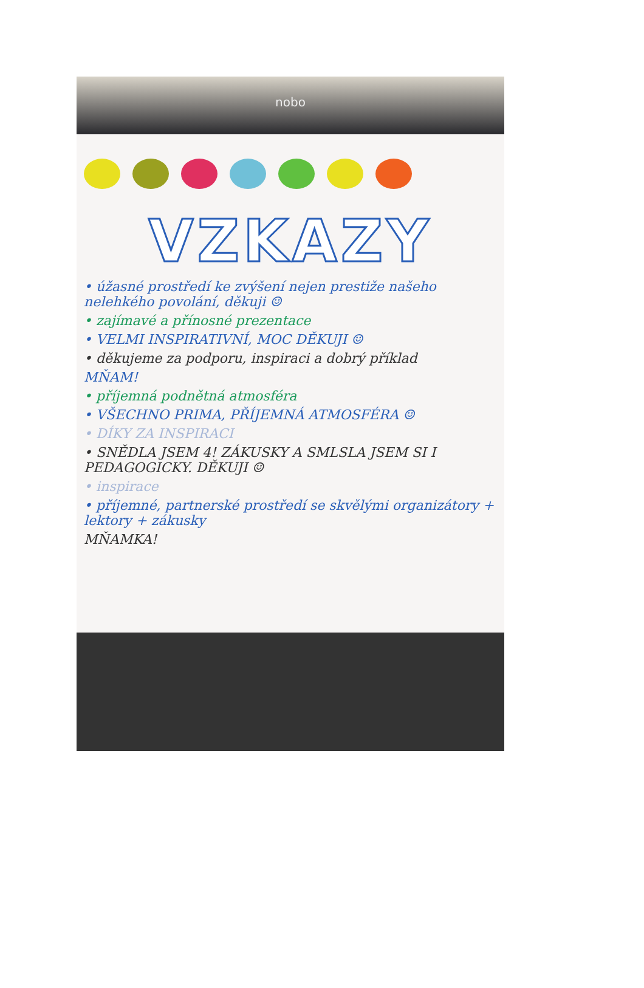nobo
VZKAZY
• úžasné prostředí ke zvýšení nejen prestiže našeho nelehkého povolání, děkuji ☺
• zajímavé a přínosné prezentace
• VELMI INSPIRATIVNÍ, MOC DĚKUJI ☺
• děkujeme za podporu, inspiraci a dobrý příklad
MŇAM!
• příjemná podnětná atmosféra
• VŠECHNO PRIMA, PŘÍJEMNÁ ATMOSFÉRA ☺
• DÍKY ZA INSPIRACI
• SNĚDLA JSEM 4! ZÁKUSKY A SMLSLA JSEM SI I PEDAGOGICKY. DĚKUJI ☺
• inspirace
• příjemné, partnerské prostředí se skvělými organizátory + lektory + zákusky
MŇAMKA!